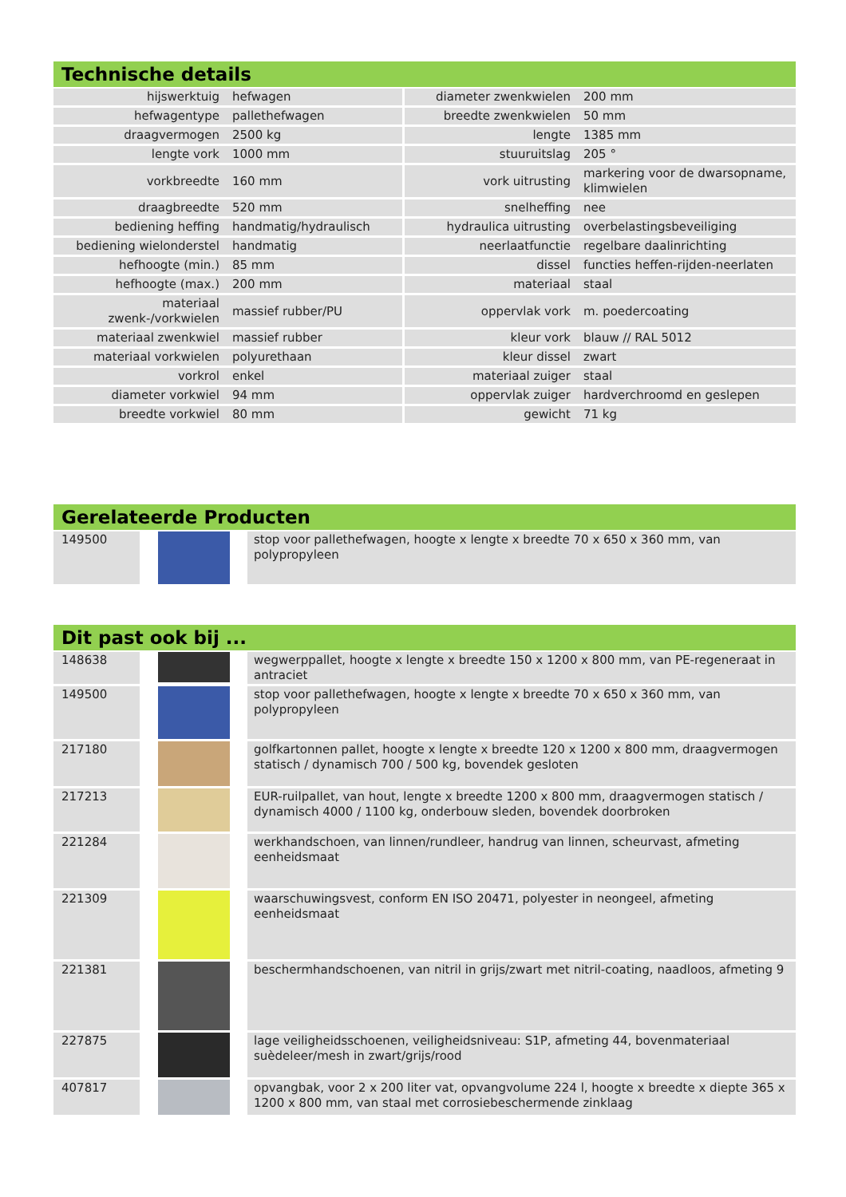Technische details
| hijswerktuig | hefwagen | diameter zwenkwielen | 200 mm |
| hefwagentype | pallethefwagen | breedte zwenkwielen | 50 mm |
| draagvermogen | 2500 kg | lengte | 1385 mm |
| lengte vork | 1000 mm | stuuruitslag | 205 ° |
| vorkbreedte | 160 mm | vork uitrusting | markering voor de dwarsopname, klimwielen |
| draagbreedte | 520 mm | snelheffing | nee |
| bediening heffing | handmatig/hydraulisch | hydraulica uitrusting | overbelastingsbeveiliging |
| bediening wielonderstel | handmatig | neerlaatfunctie | regelbare daalinrichting |
| hefhoogte (min.) | 85 mm | dissel | functies heffen-rijden-neerlaten |
| hefhoogte (max.) | 200 mm | materiaal | staal |
| materiaal zwenk-/vorkwielen | massief rubber/PU | oppervlak vork | m. poedercoating |
| materiaal zwenkwiel | massief rubber | kleur vork | blauw // RAL 5012 |
| materiaal vorkwielen | polyurethaan | kleur dissel | zwart |
| vorkrol | enkel | materiaal zuiger | staal |
| diameter vorkwiel | 94 mm | oppervlak zuiger | hardverchroomd en geslepen |
| breedte vorkwiel | 80 mm | gewicht | 71 kg |
Gerelateerde Producten
| 149500 | | stop voor pallethefwagen, hoogte x lengte x breedte 70 x 650 x 360 mm, van polypropyleen |
Dit past ook bij ...
| 148638 | | wegwerppallet, hoogte x lengte x breedte 150 x 1200 x 800 mm, van PE-regeneraat in antraciet |
| 149500 | | stop voor pallethefwagen, hoogte x lengte x breedte 70 x 650 x 360 mm, van polypropyleen |
| 217180 | | golfkartonnen pallet, hoogte x lengte x breedte 120 x 1200 x 800 mm, draagvermogen statisch / dynamisch 700 / 500 kg, bovendek gesloten |
| 217213 | | EUR-ruilpallet, van hout, lengte x breedte 1200 x 800 mm, draagvermogen statisch / dynamisch 4000 / 1100 kg, onderbouw sleden, bovendek doorbroken |
| 221284 | | werkhandschoen, van linnen/rundleer, handrug van linnen, scheurvast, afmeting eenheidsmaat |
| 221309 | | waarschuwingsvest, conform EN ISO 20471, polyester in neongeel, afmeting eenheidsmaat |
| 221381 | | beschermhandschoenen, van nitril in grijs/zwart met nitril-coating, naadloos, afmeting 9 |
| 227875 | | lage veiligheidsschoenen, veiligheidsniveau: S1P, afmeting 44, bovenmateriaal suèdeleer/mesh in zwart/grijs/rood |
| 407817 | | opvangbak, voor 2 x 200 liter vat, opvangvolume 224 l, hoogte x breedte x diepte 365 x 1200 x 800 mm, van staal met corrosiebeschermende zinklaag |